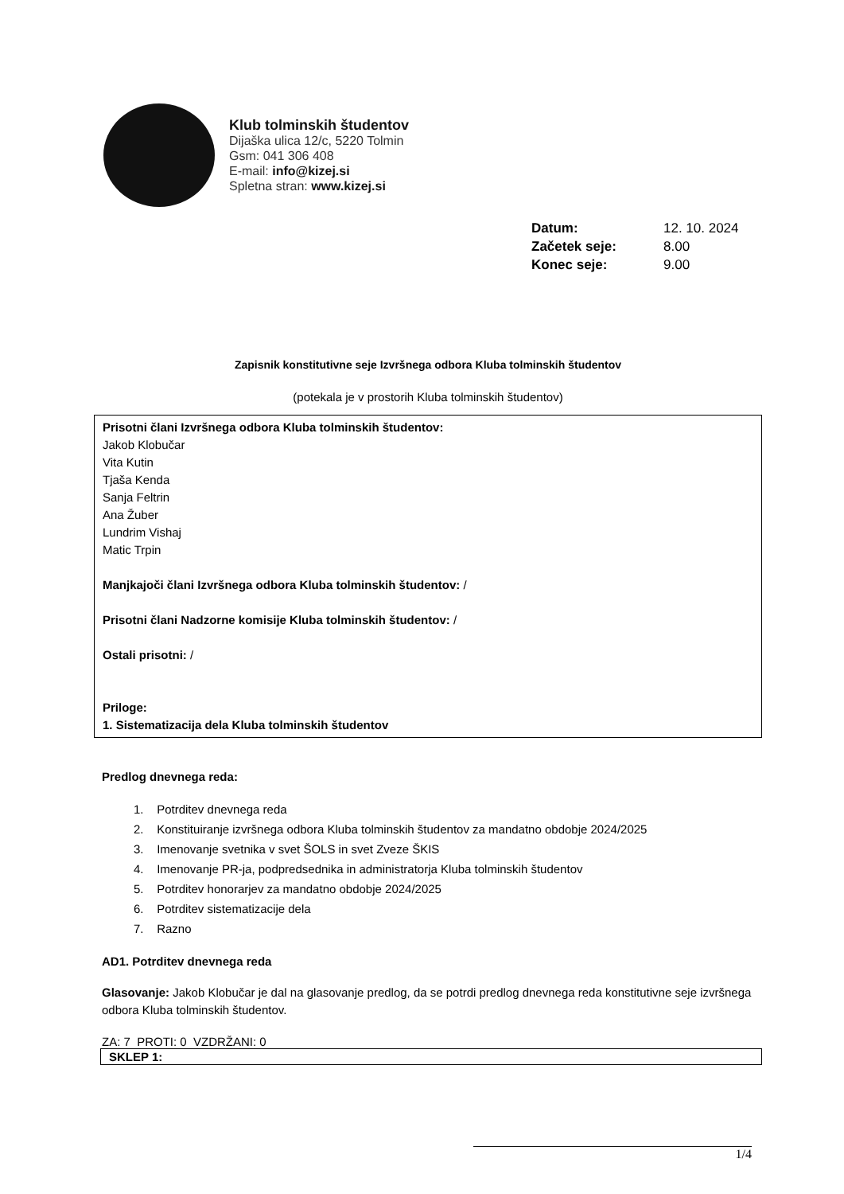Klub tolminskih študentov
Dijaška ulica 12/c, 5220 Tolmin
Gsm: 041 306 408
E-mail: info@kizej.si
Spletna stran: www.kizej.si
| Datum: | 12. 10. 2024 |
| Začetek seje: | 8.00 |
| Konec seje: | 9.00 |
Zapisnik konstitutivne seje Izvršnega odbora Kluba tolminskih študentov
(potekala je v prostorih Kluba tolminskih študentov)
Prisotni člani Izvršnega odbora Kluba tolminskih študentov:
Jakob Klobučar
Vita Kutin
Tjaša Kenda
Sanja Feltrin
Ana Žuber
Lundrim Vishaj
Matic Trpin
Manjkajoči člani Izvršnega odbora Kluba tolminskih študentov: /
Prisotni člani Nadzorne komisije Kluba tolminskih študentov: /
Ostali prisotni: /
Priloge:
1. Sistematizacija dela Kluba tolminskih študentov
Predlog dnevnega reda:
1. Potrditev dnevnega reda
2. Konstituiranje izvršnega odbora Kluba tolminskih študentov za mandatno obdobje 2024/2025
3. Imenovanje svetnika v svet ŠOLS in svet Zveze ŠKIS
4. Imenovanje PR-ja, podpredsednika in administratorja Kluba tolminskih študentov
5. Potrditev honorarjev za mandatno obdobje 2024/2025
6. Potrditev sistematizacije dela
7. Razno
AD1. Potrditev dnevnega reda
Glasovanje: Jakob Klobučar je dal na glasovanje predlog, da se potrdi predlog dnevnega reda konstitutivne seje izvršnega odbora Kluba tolminskih študentov.
ZA: 7 PROTI: 0 VZDRŽANI: 0
SKLEP 1:
1/4